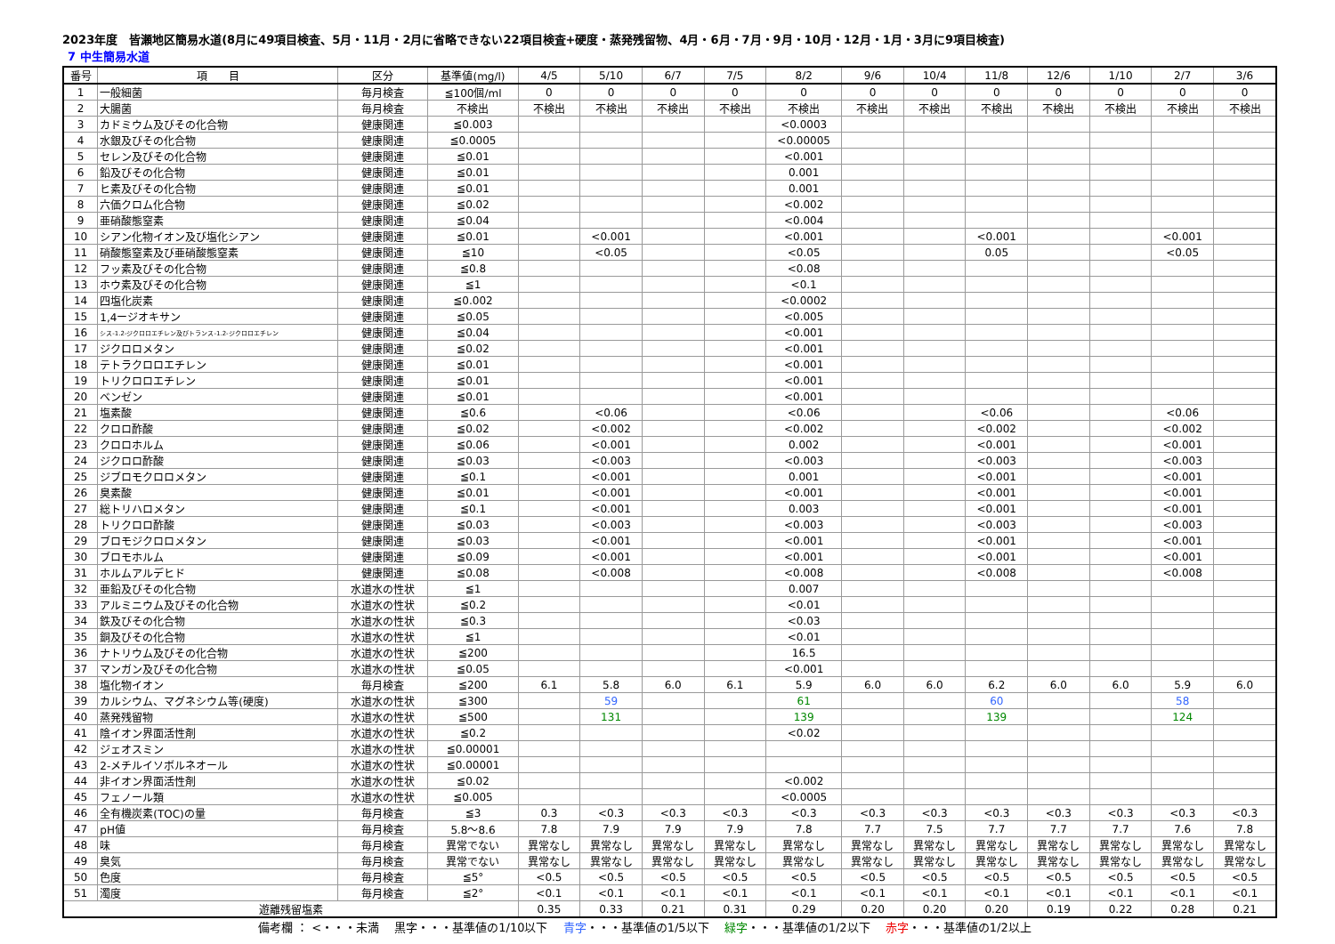2023年度　皆瀬地区簡易水道(8月に49項目検査、5月・11月・2月に省略できない22項目検査+硬度・蒸発残留物、4月・6月・7月・9月・10月・12月・1月・3月に9項目検査)
7 中生簡易水道
| 番号 | 項 目 | 区分 | 基準値(mg/l) | 4/5 | 5/10 | 6/7 | 7/5 | 8/2 | 9/6 | 10/4 | 11/8 | 12/6 | 1/10 | 2/7 | 3/6 |
| --- | --- | --- | --- | --- | --- | --- | --- | --- | --- | --- | --- | --- | --- | --- | --- |
| 1 | 一般細菌 | 毎月検査 | ≦100個/ml | 0 | 0 | 0 | 0 | 0 | 0 | 0 | 0 | 0 | 0 | 0 | 0 |
| 2 | 大腸菌 | 毎月検査 | 不検出 | 不検出 | 不検出 | 不検出 | 不検出 | 不検出 | 不検出 | 不検出 | 不検出 | 不検出 | 不検出 | 不検出 | 不検出 |
| 3 | カドミウム及びその化合物 | 健康関連 | ≦0.003 | | | | | <0.0003 | | | | | | | |
| 4 | 水銀及びその化合物 | 健康関連 | ≦0.0005 | | | | | <0.00005 | | | | | | | |
| 5 | セレン及びその化合物 | 健康関連 | ≦0.01 | | | | | <0.001 | | | | | | | |
| 6 | 鉛及びその化合物 | 健康関連 | ≦0.01 | | | | | 0.001 | | | | | | | |
| 7 | ヒ素及びその化合物 | 健康関連 | ≦0.01 | | | | | 0.001 | | | | | | | |
| 8 | 六価クロム化合物 | 健康関連 | ≦0.02 | | | | | <0.002 | | | | | | | |
| 9 | 亜硝酸態窒素 | 健康関連 | ≦0.04 | | | | | <0.004 | | | | | | | |
| 10 | シアン化物イオン及び塩化シアン | 健康関連 | ≦0.01 | | <0.001 | | | <0.001 | | | <0.001 | | | <0.001 | |
| 11 | 硝酸態窒素及び亜硝酸態窒素 | 健康関連 | ≦10 | | <0.05 | | | <0.05 | | | 0.05 | | | <0.05 | |
| 12 | フッ素及びその化合物 | 健康関連 | ≦0.8 | | | | | <0.08 | | | | | | | |
| 13 | ホウ素及びその化合物 | 健康関連 | ≦1 | | | | | <0.1 | | | | | | | |
| 14 | 四塩化炭素 | 健康関連 | ≦0.002 | | | | | <0.0002 | | | | | | | |
| 15 | 1,4ージオキサン | 健康関連 | ≦0.05 | | | | | <0.005 | | | | | | | |
| 16 | シス-1.2-ジクロロエチレン及びトランス-1.2-ジクロロエチレン | 健康関連 | ≦0.04 | | | | | <0.001 | | | | | | | |
| 17 | ジクロロメタン | 健康関連 | ≦0.02 | | | | | <0.001 | | | | | | | |
| 18 | テトラクロロエチレン | 健康関連 | ≦0.01 | | | | | <0.001 | | | | | | | |
| 19 | トリクロロエチレン | 健康関連 | ≦0.01 | | | | | <0.001 | | | | | | | |
| 20 | ベンゼン | 健康関連 | ≦0.01 | | | | | <0.001 | | | | | | | |
| 21 | 塩素酸 | 健康関連 | ≦0.6 | | <0.06 | | | <0.06 | | | <0.06 | | | <0.06 | |
| 22 | クロロ酢酸 | 健康関連 | ≦0.02 | | <0.002 | | | <0.002 | | | <0.002 | | | <0.002 | |
| 23 | クロロホルム | 健康関連 | ≦0.06 | | <0.001 | | | 0.002 | | | <0.001 | | | <0.001 | |
| 24 | ジクロロ酢酸 | 健康関連 | ≦0.03 | | <0.003 | | | <0.003 | | | <0.003 | | | <0.003 | |
| 25 | ジブロモクロロメタン | 健康関連 | ≦0.1 | | <0.001 | | | 0.001 | | | <0.001 | | | <0.001 | |
| 26 | 臭素酸 | 健康関連 | ≦0.01 | | <0.001 | | | <0.001 | | | <0.001 | | | <0.001 | |
| 27 | 総トリハロメタン | 健康関連 | ≦0.1 | | <0.001 | | | 0.003 | | | <0.001 | | | <0.001 | |
| 28 | トリクロロ酢酸 | 健康関連 | ≦0.03 | | <0.003 | | | <0.003 | | | <0.003 | | | <0.003 | |
| 29 | ブロモジクロロメタン | 健康関連 | ≦0.03 | | <0.001 | | | <0.001 | | | <0.001 | | | <0.001 | |
| 30 | ブロモホルム | 健康関連 | ≦0.09 | | <0.001 | | | <0.001 | | | <0.001 | | | <0.001 | |
| 31 | ホルムアルデヒド | 健康関連 | ≦0.08 | | <0.008 | | | <0.008 | | | <0.008 | | | <0.008 | |
| 32 | 亜鉛及びその化合物 | 水道水の性状 | ≦1 | | | | | 0.007 | | | | | | | |
| 33 | アルミニウム及びその化合物 | 水道水の性状 | ≦0.2 | | | | | <0.01 | | | | | | | |
| 34 | 鉄及びその化合物 | 水道水の性状 | ≦0.3 | | | | | <0.03 | | | | | | | |
| 35 | 銅及びその化合物 | 水道水の性状 | ≦1 | | | | | <0.01 | | | | | | | |
| 36 | ナトリウム及びその化合物 | 水道水の性状 | ≦200 | | | | | 16.5 | | | | | | | |
| 37 | マンガン及びその化合物 | 水道水の性状 | ≦0.05 | | | | | <0.001 | | | | | | | |
| 38 | 塩化物イオン | 毎月検査 | ≦200 | 6.1 | 5.8 | 6.0 | 6.1 | 5.9 | 6.0 | 6.0 | 6.2 | 6.0 | 6.0 | 5.9 | 6.0 |
| 39 | カルシウム、マグネシウム等(硬度) | 水道水の性状 | ≦300 | | 59 | | | 61 | | | 60 | | | 58 | |
| 40 | 蒸発残留物 | 水道水の性状 | ≦500 | | 131 | | | 139 | | | 139 | | | 124 | |
| 41 | 陰イオン界面活性剤 | 水道水の性状 | ≦0.2 | | | | | <0.02 | | | | | | | |
| 42 | ジェオスミン | 水道水の性状 | ≦0.00001 | | | | | | | | | | | | |
| 43 | 2-メチルイソボルネオール | 水道水の性状 | ≦0.00001 | | | | | | | | | | | | |
| 44 | 非イオン界面活性剤 | 水道水の性状 | ≦0.02 | | | | | <0.002 | | | | | | | |
| 45 | フェノール類 | 水道水の性状 | ≦0.005 | | | | | <0.0005 | | | | | | | |
| 46 | 全有機炭素(TOC)の量 | 毎月検査 | ≦3 | 0.3 | <0.3 | <0.3 | <0.3 | <0.3 | <0.3 | <0.3 | <0.3 | <0.3 | <0.3 | <0.3 | <0.3 |
| 47 | pH値 | 毎月検査 | 5.8～8.6 | 7.8 | 7.9 | 7.9 | 7.9 | 7.8 | 7.7 | 7.5 | 7.7 | 7.7 | 7.7 | 7.6 | 7.8 |
| 48 | 味 | 毎月検査 | 異常でない | 異常なし | 異常なし | 異常なし | 異常なし | 異常なし | 異常なし | 異常なし | 異常なし | 異常なし | 異常なし | 異常なし | 異常なし |
| 49 | 臭気 | 毎月検査 | 異常でない | 異常なし | 異常なし | 異常なし | 異常なし | 異常なし | 異常なし | 異常なし | 異常なし | 異常なし | 異常なし | 異常なし | 異常なし |
| 50 | 色度 | 毎月検査 | ≦5° | <0.5 | <0.5 | <0.5 | <0.5 | <0.5 | <0.5 | <0.5 | <0.5 | <0.5 | <0.5 | <0.5 | <0.5 |
| 51 | 濁度 | 毎月検査 | ≦2° | <0.1 | <0.1 | <0.1 | <0.1 | <0.1 | <0.1 | <0.1 | <0.1 | <0.1 | <0.1 | <0.1 | <0.1 |
| 遊離残留塩素 | | | | 0.35 | 0.33 | 0.21 | 0.31 | 0.29 | 0.20 | 0.20 | 0.20 | 0.19 | 0.22 | 0.28 | 0.21 |
備考欄 ： <・・・未満　 黒字・・・基準値の1/10以下　 青字・・・基準値の1/5以下　 緑字・・・基準値の1/2以下　 赤字・・・基準値の1/2以上